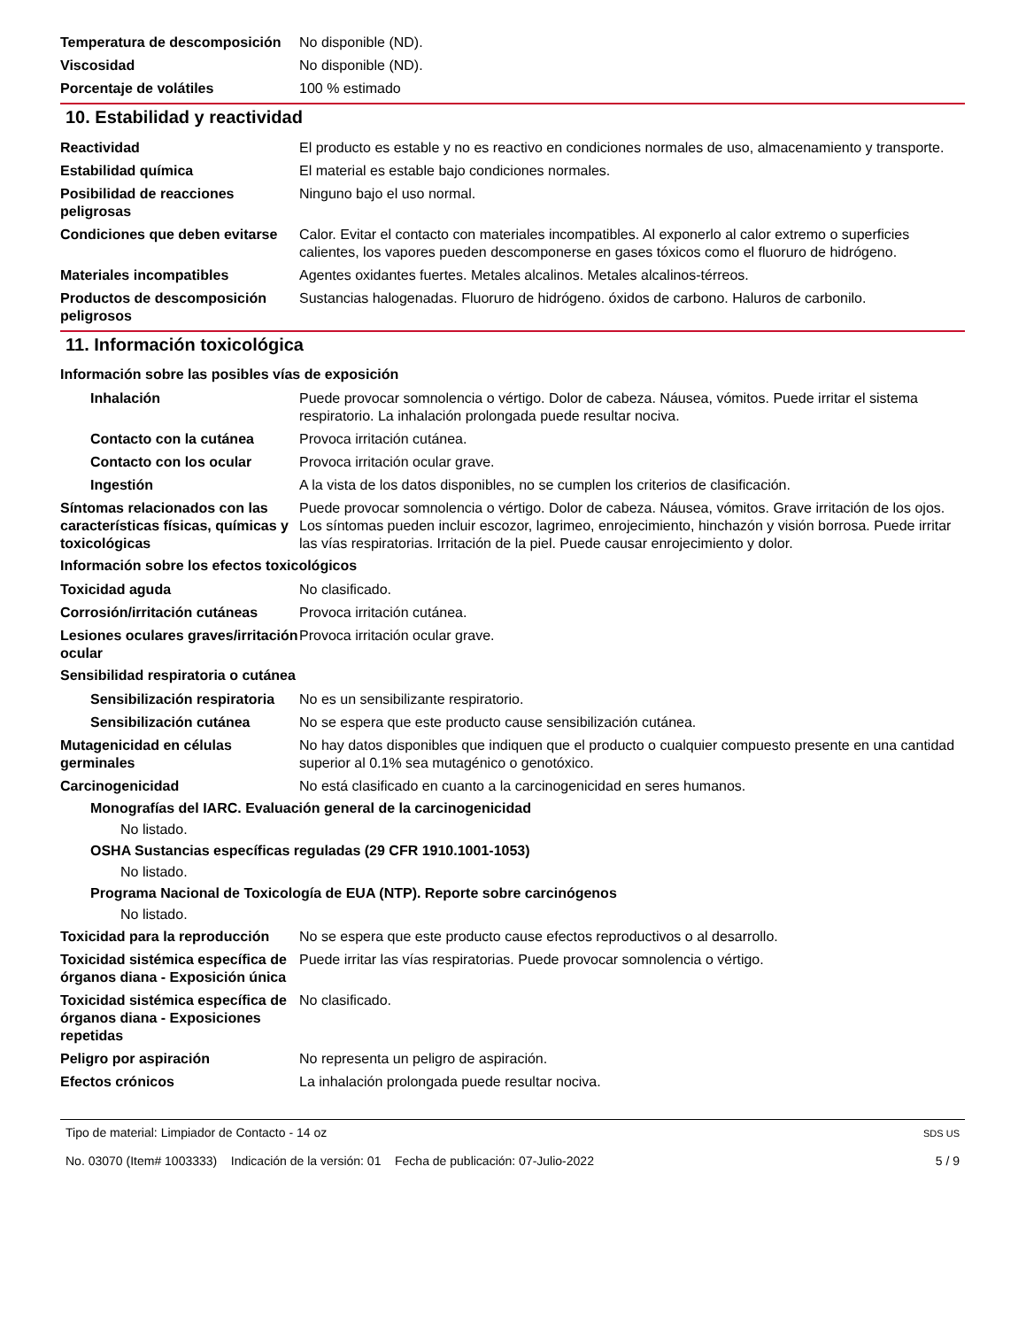Temperatura de descomposición
No disponible (ND).
Viscosidad No disponible (ND).
Porcentaje de volátiles 100 % estimado
10. Estabilidad y reactividad
Reactividad El producto es estable y no es reactivo en condiciones normales de uso, almacenamiento y transporte.
Estabilidad química El material es estable bajo condiciones normales.
Posibilidad de reacciones peligrosas
Ninguno bajo el uso normal.
Condiciones que deben evitarse
Calor. Evitar el contacto con materiales incompatibles. Al exponerlo al calor extremo o superficies calientes, los vapores pueden descomponerse en gases tóxicos como el fluoruro de hidrógeno.
Materiales incompatibles Agentes oxidantes fuertes. Metales alcalinos. Metales alcalinos-térreos.
Productos de descomposición peligrosos
Sustancias halogenadas. Fluoruro de hidrógeno. óxidos de carbono. Haluros de carbonilo.
11. Información toxicológica
Información sobre las posibles vías de exposición
Inhalación Puede provocar somnolencia o vértigo. Dolor de cabeza. Náusea, vómitos. Puede irritar el sistema respiratorio. La inhalación prolongada puede resultar nociva.
Contacto con la cutánea Provoca irritación cutánea.
Contacto con los ocular Provoca irritación ocular grave.
Ingestión A la vista de los datos disponibles, no se cumplen los criterios de clasificación.
Síntomas relacionados con las características físicas, químicas y toxicológicas
Puede provocar somnolencia o vértigo. Dolor de cabeza. Náusea, vómitos. Grave irritación de los ojos. Los síntomas pueden incluir escozor, lagrimeo, enrojecimiento, hinchazón y visión borrosa. Puede irritar las vías respiratorias. Irritación de la piel. Puede causar enrojecimiento y dolor.
Información sobre los efectos toxicológicos
Toxicidad aguda No clasificado.
Corrosión/irritación cutáneas
Provoca irritación cutánea.
Lesiones oculares graves/irritación ocular
Provoca irritación ocular grave.
Sensibilidad respiratoria o cutánea
Sensibilización respiratoria
No es un sensibilizante respiratorio.
Sensibilización cutánea No se espera que este producto cause sensibilización cutánea.
Mutagenicidad en células germinales
No hay datos disponibles que indiquen que el producto o cualquier compuesto presente en una cantidad superior al 0.1% sea mutagénico o genotóxico.
Carcinogenicidad No está clasificado en cuanto a la carcinogenicidad en seres humanos.
Monografías del IARC. Evaluación general de la carcinogenicidad
No listado.
OSHA Sustancias específicas reguladas (29 CFR 1910.1001-1053)
No listado.
Programa Nacional de Toxicología de EUA (NTP). Reporte sobre carcinógenos
No listado.
Toxicidad para la reproducción
No se espera que este producto cause efectos reproductivos o al desarrollo.
Toxicidad sistémica específica de órganos diana - Exposición única
Puede irritar las vías respiratorias. Puede provocar somnolencia o vértigo.
Toxicidad sistémica específica de órganos diana - Exposiciones repetidas
No clasificado.
Peligro por aspiración No representa un peligro de aspiración.
Efectos crónicos La inhalación prolongada puede resultar nociva.
Tipo de material: Limpiador de Contacto - 14 oz
No. 03070 (Item# 1003333) Indicación de la versión: 01 Fecha de publicación: 07-Julio-2022
SDS US
5 / 9